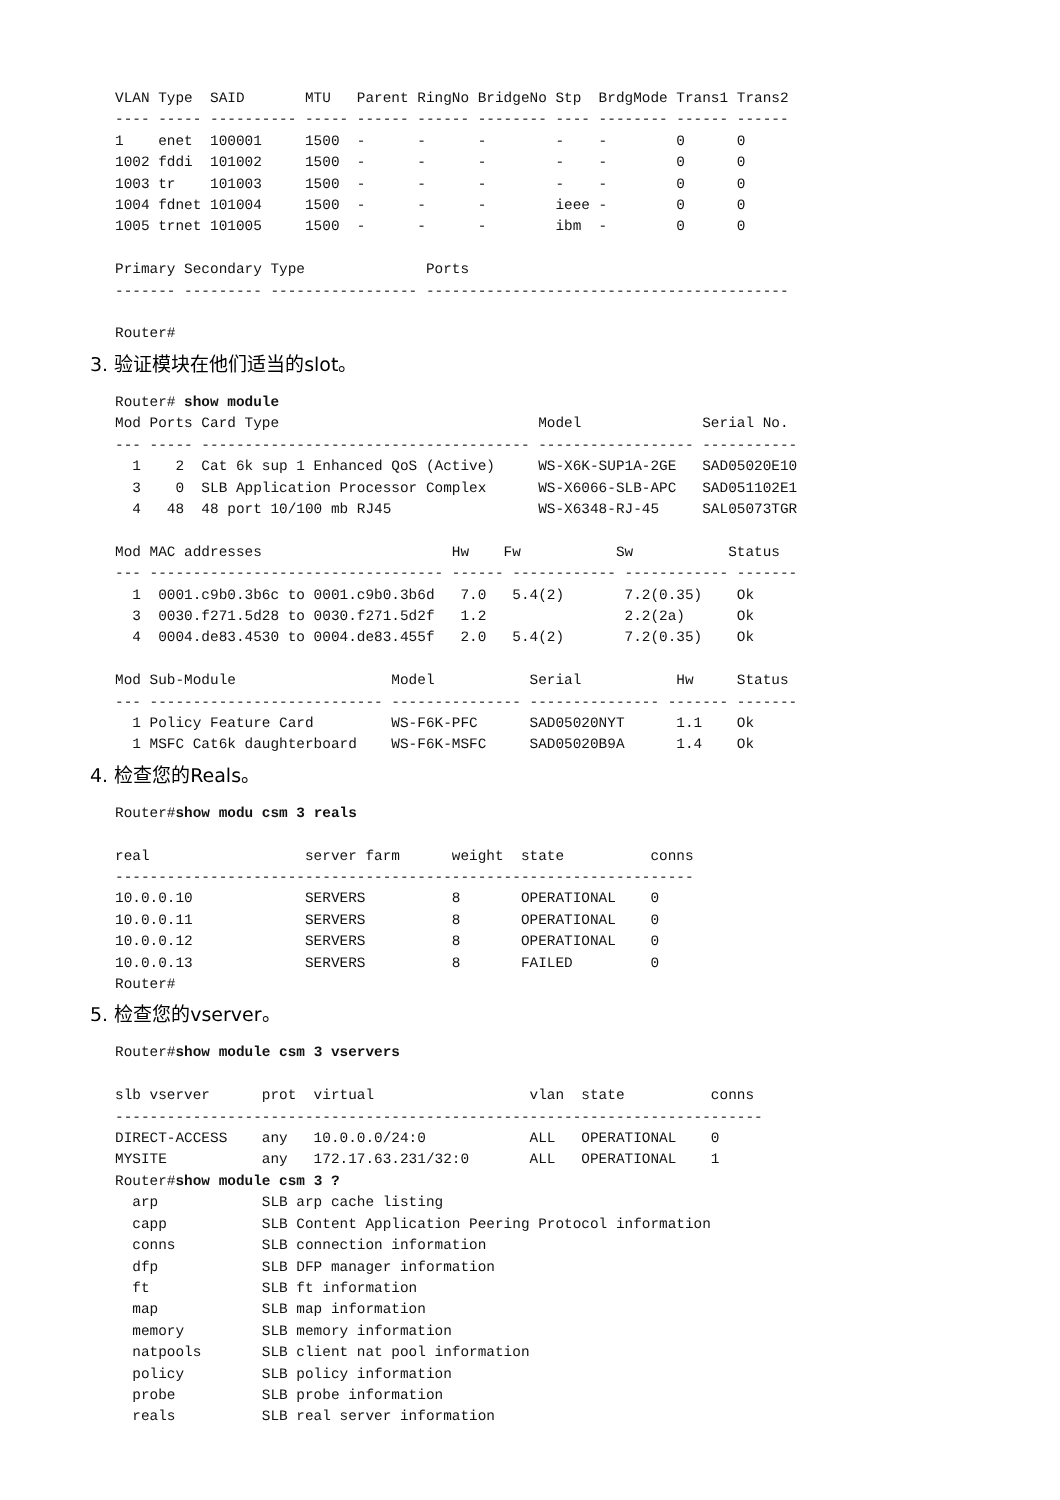VLAN Type  SAID       MTU   Parent RingNo BridgeNo Stp  BrdgMode Trans1 Trans2
---- ----- ---------- ----- ------ ------ -------- ---- -------- ------ ------
1    enet  100001     1500  -      -      -        -    -        0      0
1002 fddi  101002     1500  -      -      -        -    -        0      0
1003 tr    101003     1500  -      -      -        -    -        0      0
1004 fdnet 101004     1500  -      -      -        ieee -        0      0
1005 trnet 101005     1500  -      -      -        ibm  -        0      0

Primary Secondary Type              Ports
------- --------- ----------------- ------------------------------------------

Router#
3. 验证模块在他们适当的slot。
Router# show module
Mod Ports Card Type                              Model              Serial No.
--- ----- -------------------------------------- ------------------ -----------
  1    2  Cat 6k sup 1 Enhanced QoS (Active)     WS-X6K-SUP1A-2GE   SAD05020E10
  3    0  SLB Application Processor Complex      WS-X6066-SLB-APC   SAD051102E1
  4   48  48 port 10/100 mb RJ45                 WS-X6348-RJ-45     SAL05073TGR

Mod MAC addresses                      Hw    Fw           Sw           Status
--- ---------------------------------- ------ ------------ ------------ -------
  1  0001.c9b0.3b6c to 0001.c9b0.3b6d   7.0   5.4(2)       7.2(0.35)    Ok
  3  0030.f271.5d28 to 0030.f271.5d2f   1.2                2.2(2a)      Ok
  4  0004.de83.4530 to 0004.de83.455f   2.0   5.4(2)       7.2(0.35)    Ok

Mod Sub-Module                  Model           Serial           Hw     Status
--- --------------------------- --------------- --------------- ------- -------
  1 Policy Feature Card         WS-F6K-PFC      SAD05020NYT      1.1    Ok
  1 MSFC Cat6k daughterboard    WS-F6K-MSFC     SAD05020B9A      1.4    Ok
4. 检查您的Reals。
Router#show modu csm 3 reals

real                  server farm      weight  state          conns
-------------------------------------------------------------------
10.0.0.10             SERVERS          8       OPERATIONAL    0
10.0.0.11             SERVERS          8       OPERATIONAL    0
10.0.0.12             SERVERS          8       OPERATIONAL    0
10.0.0.13             SERVERS          8       FAILED         0
Router#
5. 检查您的vserver。
Router#show module csm 3 vservers

slb vserver      prot  virtual                  vlan  state          conns
---------------------------------------------------------------------------
DIRECT-ACCESS    any   10.0.0.0/24:0            ALL   OPERATIONAL    0
MYSITE           any   172.17.63.231/32:0       ALL   OPERATIONAL    1
Router#show module csm 3 ?
  arp            SLB arp cache listing
  capp           SLB Content Application Peering Protocol information
  conns          SLB connection information
  dfp            SLB DFP manager information
  ft             SLB ft information
  map            SLB map information
  memory         SLB memory information
  natpools       SLB client nat pool information
  policy         SLB policy information
  probe          SLB probe information
  reals          SLB real server information